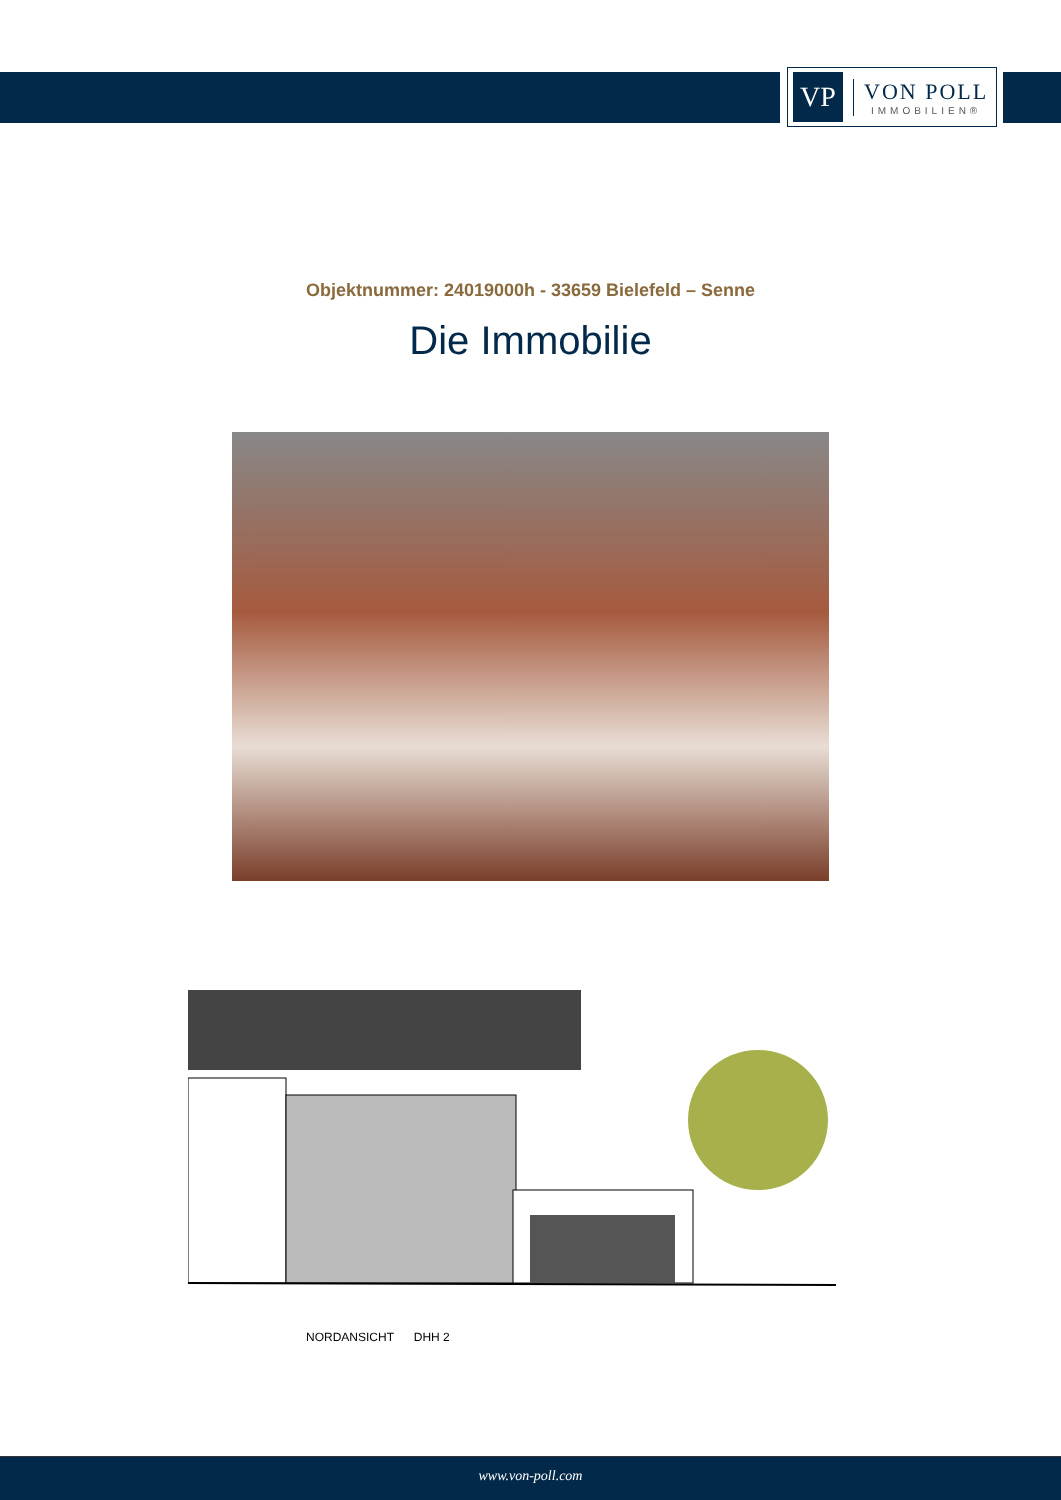VP
VON POLL
IMMOBILIEN®
Objektnummer: 24019000h - 33659 Bielefeld – Senne
Die Immobilie
NORDANSICHT DHH 2
www.von-poll.com